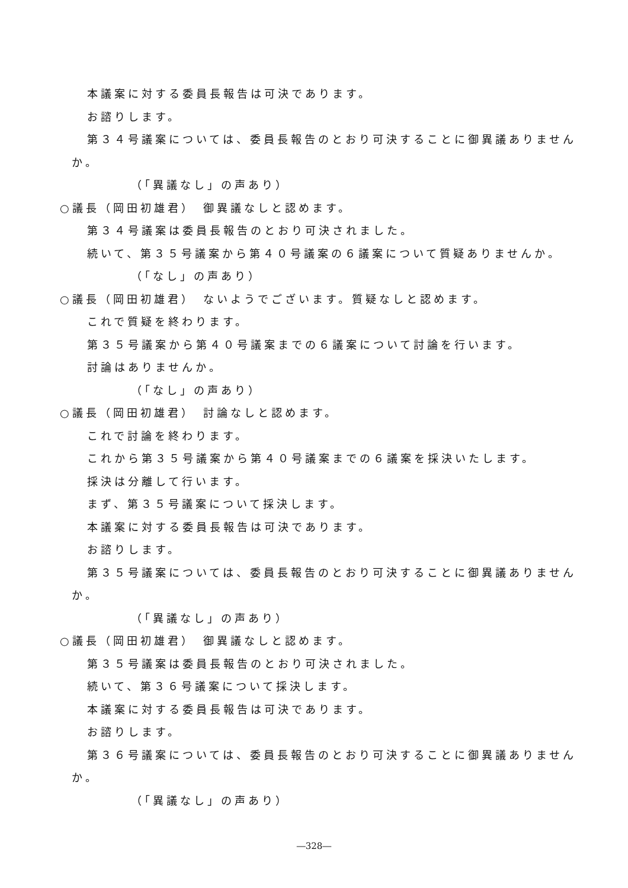本議案に対する委員長報告は可決であります。
お諮りします。
第３４号議案については、委員長報告のとおり可決することに御異議ありません
か。
（「異議なし」の声あり）
○議長（岡田初雄君）　御異議なしと認めます。
第３４号議案は委員長報告のとおり可決されました。
続いて、第３５号議案から第４０号議案の６議案について質疑ありませんか。
（「なし」の声あり）
○議長（岡田初雄君）　ないようでございます。質疑なしと認めます。
これで質疑を終わります。
第３５号議案から第４０号議案までの６議案について討論を行います。
討論はありませんか。
（「なし」の声あり）
○議長（岡田初雄君）　討論なしと認めます。
これで討論を終わります。
これから第３５号議案から第４０号議案までの６議案を採決いたします。
採決は分離して行います。
まず、第３５号議案について採決します。
本議案に対する委員長報告は可決であります。
お諮りします。
第３５号議案については、委員長報告のとおり可決することに御異議ありません
か。
（「異議なし」の声あり）
○議長（岡田初雄君）　御異議なしと認めます。
第３５号議案は委員長報告のとおり可決されました。
続いて、第３６号議案について採決します。
本議案に対する委員長報告は可決であります。
お諮りします。
第３６号議案については、委員長報告のとおり可決することに御異議ありません
か。
（「異議なし」の声あり）
―328―